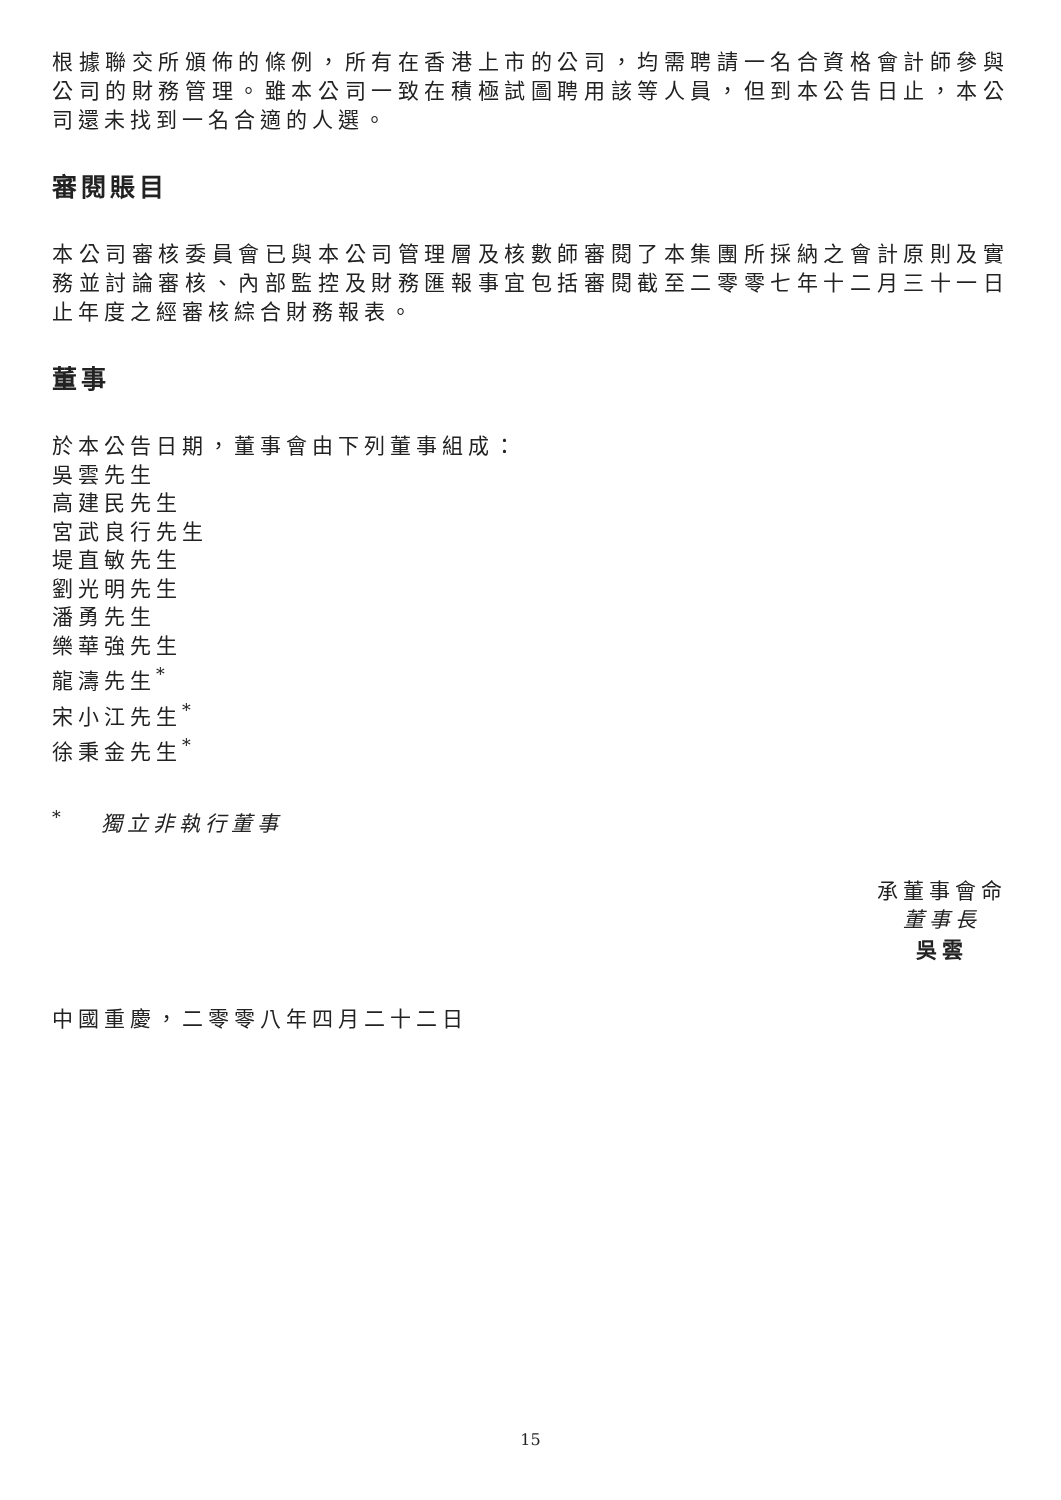根據聯交所頒佈的條例，所有在香港上市的公司，均需聘請一名合資格會計師參與公司的財務管理。雖本公司一致在積極試圖聘用該等人員，但到本公告日止，本公司還未找到一名合適的人選。
審閱賬目
本公司審核委員會已與本公司管理層及核數師審閱了本集團所採納之會計原則及實務並討論審核、內部監控及財務匯報事宜包括審閱截至二零零七年十二月三十一日止年度之經審核綜合財務報表。
董事
於本公告日期，董事會由下列董事組成：
吳雲先生
高建民先生
宮武良行先生
堤直敏先生
劉光明先生
潘勇先生
樂華強先生
龍濤先生<sup>*</sup>
宋小江先生<sup>*</sup>
徐秉金先生<sup>*</sup>
<sup>*</sup> 獨立非執行董事
承董事會命
董事長
吳雲
中國重慶，二零零八年四月二十二日
15